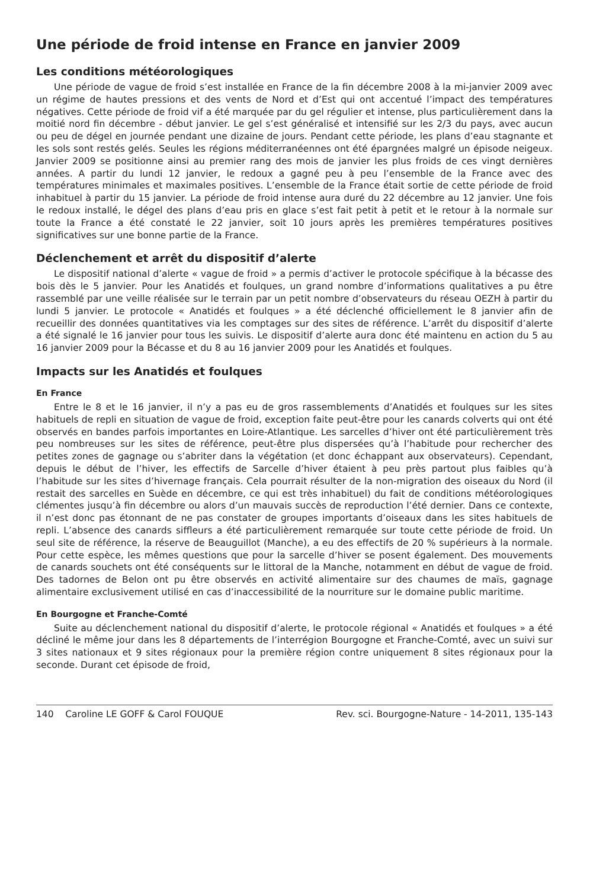Une période de froid intense en France en janvier 2009
Les conditions météorologiques
Une période de vague de froid s’est installée en France de la fin décembre 2008 à la mi-janvier 2009 avec un régime de hautes pressions et des vents de Nord et d’Est qui ont accentué l’impact des températures négatives. Cette période de froid vif a été marquée par du gel régulier et intense, plus particulièrement dans la moitié nord fin décembre - début janvier. Le gel s’est généralisé et intensifié sur les 2/3 du pays, avec aucun ou peu de dégel en journée pendant une dizaine de jours. Pendant cette période, les plans d’eau stagnante et les sols sont restés gelés. Seules les régions méditerranéennes ont été épargnées malgré un épisode neigeux. Janvier 2009 se positionne ainsi au premier rang des mois de janvier les plus froids de ces vingt dernières années. A partir du lundi 12 janvier, le redoux a gagné peu à peu l’ensemble de la France avec des températures minimales et maximales positives. L’ensemble de la France était sortie de cette période de froid inhabituel à partir du 15 janvier. La période de froid intense aura duré du 22 décembre au 12 janvier. Une fois le redoux installé, le dégel des plans d’eau pris en glace s’est fait petit à petit et le retour à la normale sur toute la France a été constaté le 22 janvier, soit 10 jours après les premières températures positives significatives sur une bonne partie de la France.
Déclenchement et arrêt du dispositif d’alerte
Le dispositif national d’alerte « vague de froid » a permis d’activer le protocole spécifique à la bécasse des bois dès le 5 janvier. Pour les Anatidés et foulques, un grand nombre d’informations qualitatives a pu être rassemblé par une veille réalisée sur le terrain par un petit nombre d’observateurs du réseau OEZH à partir du lundi 5 janvier. Le protocole « Anatidés et foulques » a été déclenché officiellement le 8 janvier afin de recueillir des données quantitatives via les comptages sur des sites de référence. L’arrêt du dispositif d’alerte a été signalé le 16 janvier pour tous les suivis. Le dispositif d’alerte aura donc été maintenu en action du 5 au 16 janvier 2009 pour la Bécasse et du 8 au 16 janvier 2009 pour les Anatidés et foulques.
Impacts sur les Anatidés et foulques
En France
Entre le 8 et le 16 janvier, il n’y a pas eu de gros rassemblements d’Anatidés et foulques sur les sites habituels de repli en situation de vague de froid, exception faite peut-être pour les canards colverts qui ont été observés en bandes parfois importantes en Loire-Atlantique. Les sarcelles d’hiver ont été particulièrement très peu nombreuses sur les sites de référence, peut-être plus dispersées qu’à l’habitude pour rechercher des petites zones de gagnage ou s’abriter dans la végétation (et donc échappant aux observateurs). Cependant, depuis le début de l’hiver, les effectifs de Sarcelle d’hiver étaient à peu près partout plus faibles qu’à l’habitude sur les sites d’hivernage français. Cela pourrait résulter de la non-migration des oiseaux du Nord (il restait des sarcelles en Suède en décembre, ce qui est très inhabituel) du fait de conditions météorologiques clémentes jusqu’à fin décembre ou alors d’un mauvais succès de reproduction l’été dernier. Dans ce contexte, il n’est donc pas étonnant de ne pas constater de groupes importants d’oiseaux dans les sites habituels de repli. L’absence des canards siffleurs a été particulièrement remarquée sur toute cette période de froid. Un seul site de référence, la réserve de Beauguillot (Manche), a eu des effectifs de 20 % supérieurs à la normale. Pour cette espèce, les mêmes questions que pour la sarcelle d’hiver se posent également. Des mouvements de canards souchets ont été conséquents sur le littoral de la Manche, notamment en début de vague de froid. Des tadornes de Belon ont pu être observés en activité alimentaire sur des chaumes de maïs, gagnage alimentaire exclusivement utilisé en cas d’inaccessibilité de la nourriture sur le domaine public maritime.
En Bourgogne et Franche-Comté
Suite au déclenchement national du dispositif d’alerte, le protocole régional « Anatidés et foulques » a été décliné le même jour dans les 8 départements de l’interrégion Bourgogne et Franche-Comté, avec un suivi sur 3 sites nationaux et 9 sites régionaux pour la première région contre uniquement 8 sites régionaux pour la seconde. Durant cet épisode de froid,
140 Caroline LE GOFF & Carol FOUQUE Rev. sci. Bourgogne-Nature - 14-2011, 135-143